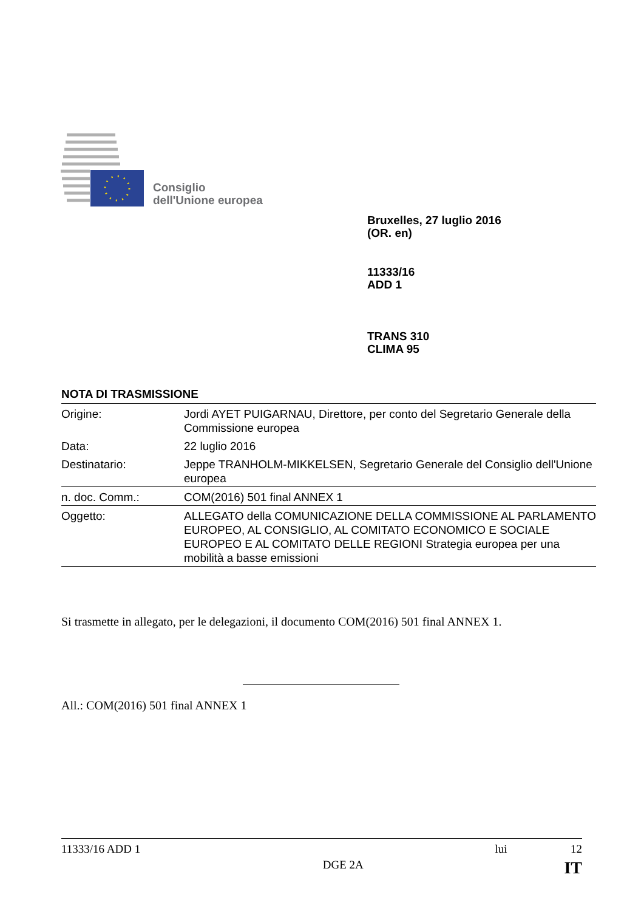Consiglio
dell'Unione europea
Bruxelles, 27 luglio 2016
(OR. en)
11333/16
ADD 1
TRANS 310
CLIMA 95
NOTA DI TRASMISSIONE
| Origine: | Jordi AYET PUIGARNAU, Direttore, per conto del Segretario Generale della Commissione europea |
| Data: | 22 luglio 2016 |
| Destinatario: | Jeppe TRANHOLM-MIKKELSEN, Segretario Generale del Consiglio dell'Unione europea |
| n. doc. Comm.: | COM(2016) 501 final ANNEX 1 |
| Oggetto: | ALLEGATO della COMUNICAZIONE DELLA COMMISSIONE AL PARLAMENTO EUROPEO, AL CONSIGLIO, AL COMITATO ECONOMICO E SOCIALE EUROPEO E AL COMITATO DELLE REGIONI Strategia europea per una mobilità a basse emissioni |
Si trasmette in allegato, per le delegazioni, il documento COM(2016) 501 final ANNEX 1.
All.: COM(2016) 501 final ANNEX 1
11333/16 ADD 1 lui 12
DGE 2A IT